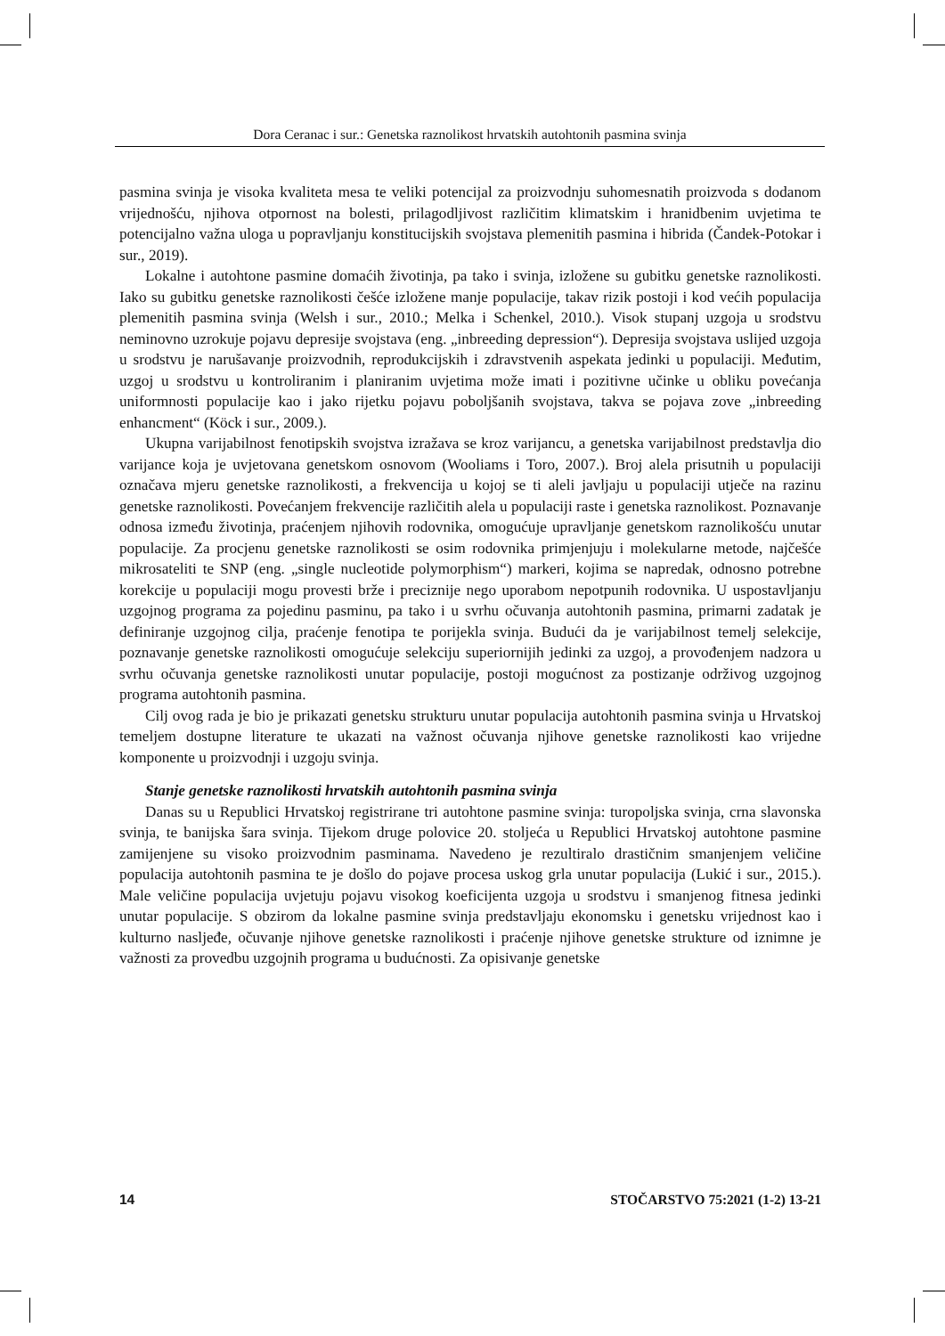Dora Ceranac i sur.: Genetska raznolikost hrvatskih autohtonih pasmina svinja
pasmina svinja je visoka kvaliteta mesa te veliki potencijal za proizvodnju suhomesnatih proizvoda s dodanom vrijednošću, njihova otpornost na bolesti, prilagodljivost različitim klimatskim i hranidbenim uvjetima te potencijalno važna uloga u popravljanju konstitucijskih svojstava plemenitih pasmina i hibrida (Čandek-Potokar i sur., 2019).
Lokalne i autohtone pasmine domaćih životinja, pa tako i svinja, izložene su gubitku genetske raznolikosti. Iako su gubitku genetske raznolikosti češće izložene manje populacije, takav rizik postoji i kod većih populacija plemenitih pasmina svinja (Welsh i sur., 2010.; Melka i Schenkel, 2010.). Visok stupanj uzgoja u srodstvu neminovno uzrokuje pojavu depresije svojstava (eng. „inbreeding depression“). Depresija svojstava uslijed uzgoja u srodstvu je narušavanje proizvodnih, reprodukcijskih i zdravstvenih aspekata jedinki u populaciji. Međutim, uzgoj u srodstvu u kontroliranim i planiranim uvjetima može imati i pozitivne učinke u obliku povećanja uniformnosti populacije kao i jako rijetku pojavu poboljšanih svojstava, takva se pojava zove „inbreeding enhancment“ (Köck i sur., 2009.).
Ukupna varijabilnost fenotipskih svojstva izražava se kroz varijancu, a genetska varijabilnost predstavlja dio varijance koja je uvjetovana genetskom osnovom (Wooliams i Toro, 2007.). Broj alela prisutnih u populaciji označava mjeru genetske raznolikosti, a frekvencija u kojoj se ti aleli javljaju u populaciji utječe na razinu genetske raznolikosti. Povećanjem frekvencije različitih alela u populaciji raste i genetska raznolikost. Poznavanje odnosa između životinja, praćenjem njihovih rodovnika, omogućuje upravljanje genetskom raznolikošću unutar populacije. Za procjenu genetske raznolikosti se osim rodovnika primjenjuju i molekularne metode, najčešće mikrosateliti te SNP (eng. „single nucleotide polymorphism“) markeri, kojima se napredak, odnosno potrebne korekcije u populaciji mogu provesti brže i preciznije nego uporabom nepotpunih rodovnika. U uspostavljanju uzgojnog programa za pojedinu pasminu, pa tako i u svrhu očuvanja autohtonih pasmina, primarni zadatak je definiranje uzgojnog cilja, praćenje fenotipa te porijekla svinja. Budući da je varijabilnost temelj selekcije, poznavanje genetske raznolikosti omogućuje selekciju superiornijih jedinki za uzgoj, a provođenjem nadzora u svrhu očuvanja genetske raznolikosti unutar populacije, postoji mogućnost za postizanje održivog uzgojnog programa autohtonih pasmina.
Cilj ovog rada je bio je prikazati genetsku strukturu unutar populacija autohtonih pasmina svinja u Hrvatskoj temeljem dostupne literature te ukazati na važnost očuvanja njihove genetske raznolikosti kao vrijedne komponente u proizvodnji i uzgoju svinja.
Stanje genetske raznolikosti hrvatskih autohtonih pasmina svinja
Danas su u Republici Hrvatskoj registrirane tri autohtone pasmine svinja: turopoljska svinja, crna slavonska svinja, te banijska šara svinja. Tijekom druge polovice 20. stoljeća u Republici Hrvatskoj autohtone pasmine zamijenjene su visoko proizvodnim pasminama. Navedeno je rezultiralo drastičnim smanjenjem veličine populacija autohtonih pasmina te je došlo do pojave procesa uskog grla unutar populacija (Lukić i sur., 2015.). Male veličine populacija uvjetuju pojavu visokog koeficijenta uzgoja u srodstvu i smanjenog fitnesa jedinki unutar populacije. S obzirom da lokalne pasmine svinja predstavljaju ekonomsku i genetsku vrijednost kao i kulturno nasljeđe, očuvanje njihove genetske raznolikosti i praćenje njihove genetske strukture od iznimne je važnosti za provedbu uzgojnih programa u budućnosti. Za opisivanje genetske
14 STOČARSTVO 75:2021 (1-2) 13-21